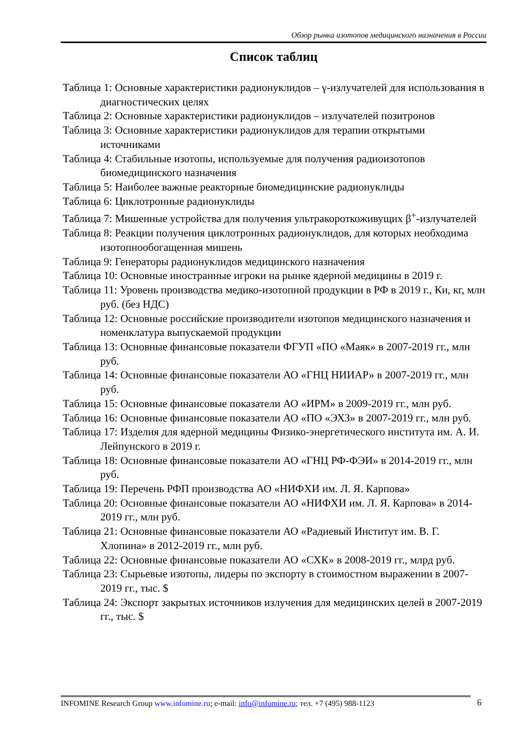Обзор рынка изотопов медицинского назначения в России
Список таблиц
Таблица 1: Основные характеристики радионуклидов – γ-излучателей для использования в диагностических целях
Таблица 2: Основные характеристики радионуклидов – излучателей позитронов
Таблица 3: Основные характеристики радионуклидов для терапии открытыми источниками
Таблица 4: Стабильные изотопы, используемые для получения радиоизотопов биомедицинского назначения
Таблица 5: Наиболее важные реакторные биомедицинские радионуклиды
Таблица 6: Циклотронные радионуклиды
Таблица 7: Мишенные устройства для получения ультракороткоживущих β<sup>+</sup>-излучателей
Таблица 8: Реакции получения циклотронных радионуклидов, для которых необходима изотопнообогащенная мишень
Таблица 9: Генераторы радионуклидов медицинского назначения
Таблица 10: Основные иностранные игроки на рынке ядерной медицины в 2019 г.
Таблица 11: Уровень производства медико-изотопной продукции в РФ в 2019 г., Ки, кг, млн руб. (без НДС)
Таблица 12: Основные российские производители изотопов медицинского назначения и номенклатура выпускаемой продукции
Таблица 13: Основные финансовые показатели ФГУП «ПО «Маяк» в 2007-2019 гг., млн руб.
Таблица 14: Основные финансовые показатели АО «ГНЦ НИИАР» в 2007-2019 гг., млн руб.
Таблица 15: Основные финансовые показатели АО «ИРМ» в 2009-2019 гг., млн руб.
Таблица 16: Основные финансовые показатели АО «ПО «ЭХЗ» в 2007-2019 гг., млн руб.
Таблица 17: Изделия для ядерной медицины Физико-энергетического института им. А. И. Лейпунского в 2019 г.
Таблица 18: Основные финансовые показатели АО «ГНЦ РФ-ФЭИ» в 2014-2019 гг., млн руб.
Таблица 19: Перечень РФП производства АО «НИФХИ им. Л. Я. Карпова»
Таблица 20: Основные финансовые показатели АО «НИФХИ им. Л. Я. Карпова» в 2014-2019 гг., млн руб.
Таблица 21: Основные финансовые показатели АО «Радиевый Институт им. В. Г. Хлопина» в 2012-2019 гг., млн руб.
Таблица 22: Основные финансовые показатели АО «СХК» в 2008-2019 гг., млрд руб.
Таблица 23: Сырьевые изотопы, лидеры по экспорту в стоимостном выражении в 2007-2019 гг., тыс. $
Таблица 24: Экспорт закрытых источников излучения для медицинских целей в 2007-2019 гг., тыс. $
INFOMINE Research Group www.infomine.ru; e-mail: info@infomine.ru; тел. +7 (495) 988-1123
6